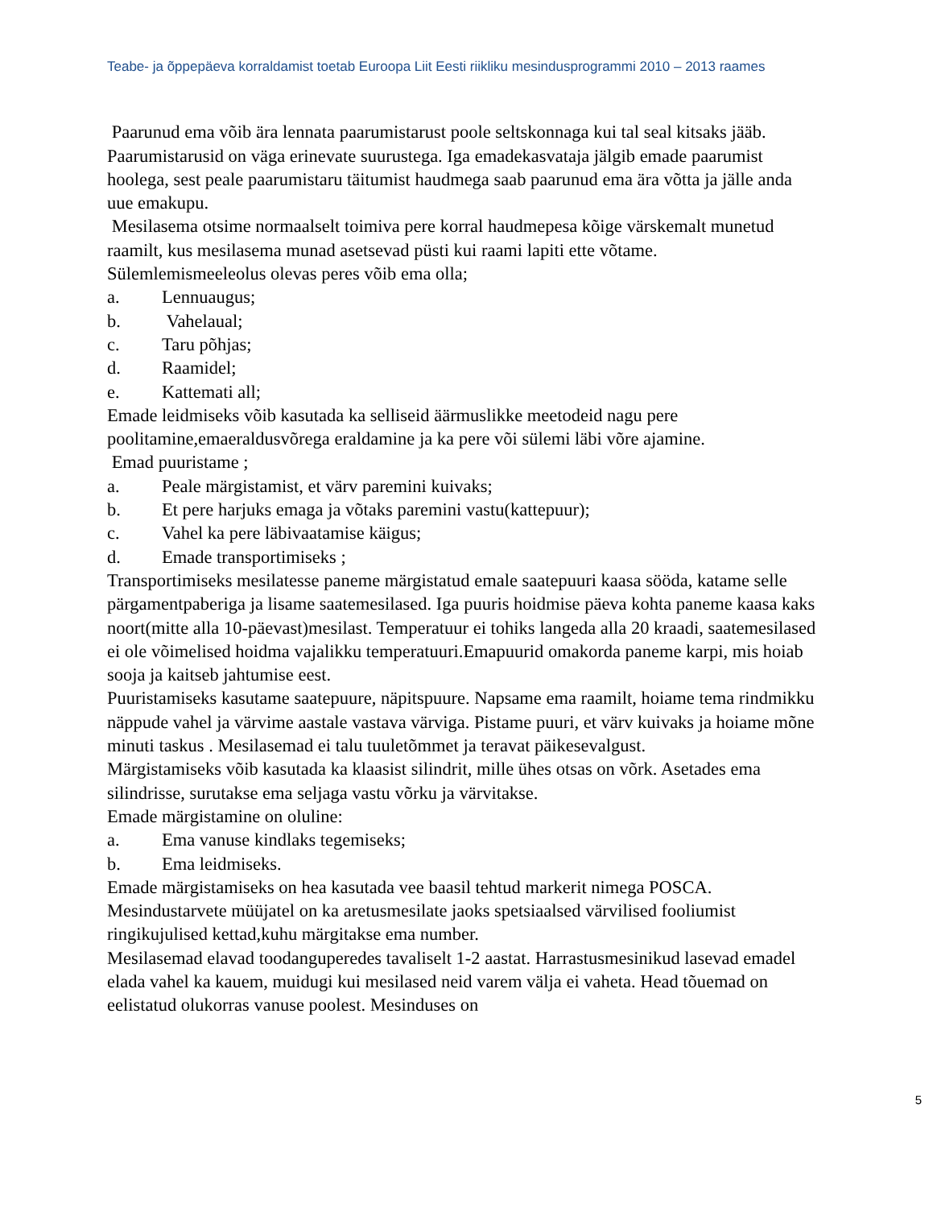Teabe- ja õppepäeva korraldamist toetab Euroopa Liit Eesti riikliku mesindusprogrammi 2010 – 2013 raames
Paarunud ema võib ära lennata paarumistarust poole seltskonnaga kui tal seal kitsaks jääb. Paarumistarusid on väga erinevate suurustega. Iga emadekasvataja jälgib emade paarumist hoolega, sest peale paarumistaru täitumist haudmega saab paarunud ema ära võtta ja jälle anda uue emakupu.
Mesilasema otsime normaalselt toimiva pere korral haudmepesa kõige värskemalt munetud raamilt, kus mesilasema munad asetsevad püsti kui raami lapiti ette võtame.
Sülemlemismeeleolus olevas peres võib ema olla;
a. Lennuaugus;
b. Vahelaual;
c. Taru põhjas;
d. Raamidel;
e. Kattemati all;
Emade leidmiseks võib kasutada ka selliseid äärmuslikke meetodeid nagu pere poolitamine,emaeraldusvõrega eraldamine ja ka pere või sülemi läbi võre ajamine.
Emad puuristame ;
a. Peale märgistamist, et värv paremini kuivaks;
b. Et pere harjuks emaga ja võtaks paremini vastu(kattepuur);
c. Vahel ka pere läbivaatamise käigus;
d. Emade transportimiseks ;
Transportimiseks mesilatesse paneme märgistatud emale saatepuuri kaasa sööda, katame selle pärgamentpaberiga ja lisame saatemesilased. Iga puuris hoidmise päeva kohta paneme kaasa kaks noort(mitte alla 10-päevast)mesilast. Temperatuur ei tohiks langeda alla 20 kraadi, saatemesilased ei ole võimelised hoidma vajalikku temperatuuri.Emapuurid omakorda paneme karpi, mis hoiab sooja ja kaitseb jahtumise eest.
Puuristamiseks kasutame saatepuure, näpitspuure. Napsame ema raamilt, hoiame tema rindmikku näppude vahel ja värvime aastale vastava värviga. Pistame puuri, et värv kuivaks ja hoiame mõne minuti taskus . Mesilasemad ei talu tuuletõmmet ja teravat päikesevalgust.
Märgistamiseks võib kasutada ka klaasist silindrit, mille ühes otsas on võrk. Asetades ema silindrisse, surutakse ema seljaga vastu võrku ja värvitakse.
Emade märgistamine on oluline:
a. Ema vanuse kindlaks tegemiseks;
b. Ema leidmiseks.
Emade märgistamiseks on hea kasutada vee baasil tehtud markerit nimega POSCA. Mesindustarvete müüjatel on ka aretusmesilate jaoks spetsiaalsed värvilised fooliumist ringikujulised kettad,kuhu märgitakse ema number.
Mesilasemad elavad toodanguperedes tavaliselt 1-2 aastat. Harrastusmesinikud lasevad emadel elada vahel ka kauem, muidugi kui mesilased neid varem välja ei vaheta. Head tõuemad on eelistatud olukorras vanuse poolest. Mesinduses on
5